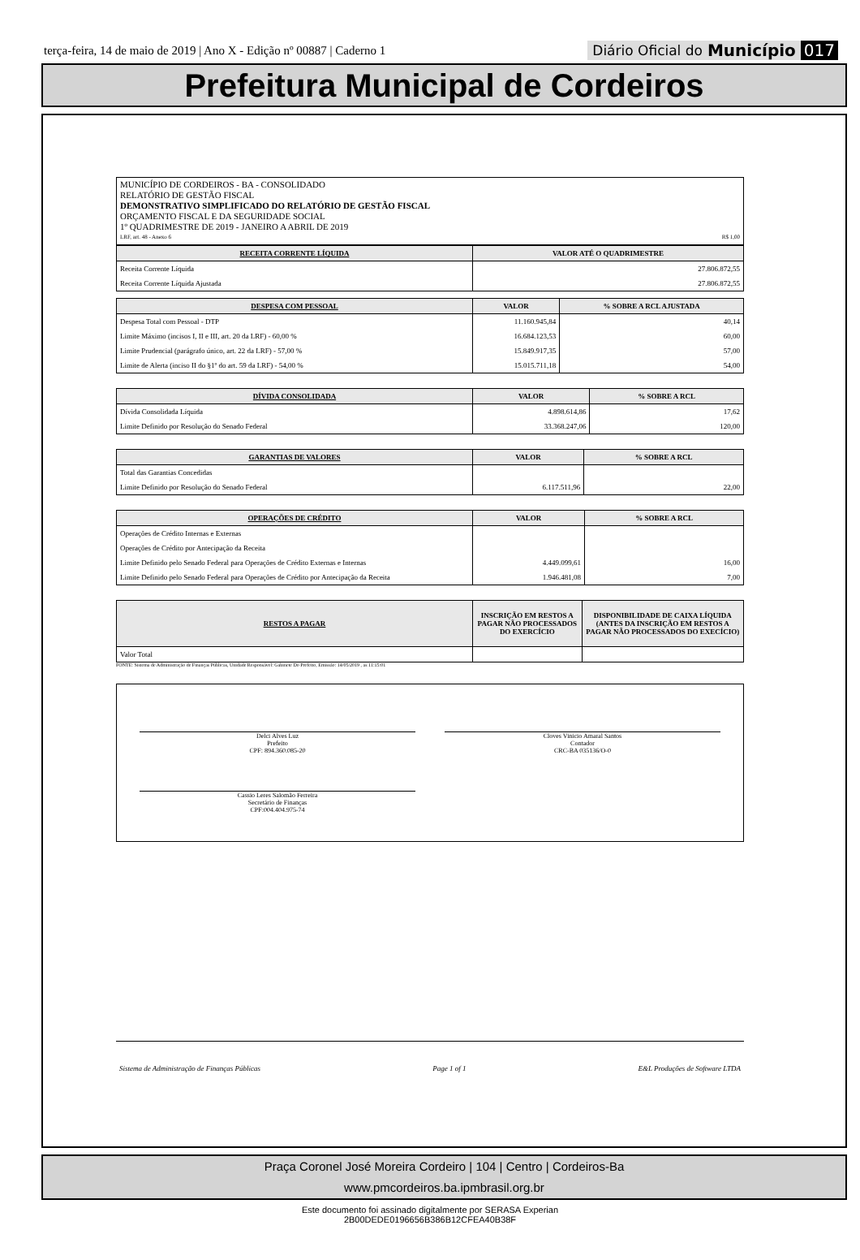terça-feira, 14 de maio de 2019 | Ano X - Edição nº 00887 | Caderno 1
Diário Oficial do Município 017
Prefeitura Municipal de Cordeiros
MUNICÍPIO DE CORDEIROS - BA - CONSOLIDADO
RELATÓRIO DE GESTÃO FISCAL
DEMONSTRATIVO SIMPLIFICADO DO RELATÓRIO DE GESTÃO FISCAL
ORÇAMENTO FISCAL E DA SEGURIDADE SOCIAL
1º QUADRIMESTRE DE 2019 - JANEIRO A ABRIL DE 2019
LRF, art. 48 - Anexo 6 R$ 1,00
| RECEITA CORRENTE LÍQUIDA | VALOR ATÉ O QUADRIMESTRE |
| --- | --- |
| Receita Corrente Líquida | 27.806.872,55 |
| Receita Corrente Líquida Ajustada | 27.806.872,55 |
| DESPESA COM PESSOAL | VALOR | % SOBRE A RCL AJUSTADA |
| --- | --- | --- |
| Despesa Total com Pessoal - DTP | 11.160.945,84 | 40,14 |
| Limite Máximo (incisos I, II e III, art. 20 da LRF) - 60,00 % | 16.684.123,53 | 60,00 |
| Limite Prudencial (parágrafo único, art. 22 da LRF) - 57,00 % | 15.849.917,35 | 57,00 |
| Limite de Alerta (inciso II do §1º do art. 59 da LRF) - 54,00 % | 15.015.711,18 | 54,00 |
| DÍVIDA CONSOLIDADA | VALOR | % SOBRE A RCL |
| --- | --- | --- |
| Dívida Consolidada Líquida | 4.898.614,86 | 17,62 |
| Limite Definido por Resolução do Senado Federal | 33.368.247,06 | 120,00 |
| GARANTIAS DE VALORES | VALOR | % SOBRE A RCL |
| --- | --- | --- |
| Total das Garantias Concedidas | | |
| Limite Definido por Resolução do Senado Federal | 6.117.511,96 | 22,00 |
| OPERAÇÕES DE CRÉDITO | VALOR | % SOBRE A RCL |
| --- | --- | --- |
| Operações de Crédito Internas e Externas | | |
| Operações de Crédito por Antecipação da Receita | | |
| Limite Definido pelo Senado Federal para Operações de Crédito Externas e Internas | 4.449.099,61 | 16,00 |
| Limite Definido pelo Senado Federal para Operações de Crédito por Antecipação da Receita | 1.946.481,08 | 7,00 |
| RESTOS A PAGAR | INSCRIÇÃO EM RESTOS A PAGAR NÃO PROCESSADOS DO EXERCÍCIO | DISPONIBILIDADE DE CAIXA LÍQUIDA (ANTES DA INSCRIÇÃO EM RESTOS A PAGAR NÃO PROCESSADOS DO EXECÍCIO) |
| --- | --- | --- |
| Valor Total | | |
FONTE: Sistema de Administração de Finanças Públicas, Unidade Responsável: Gabinete Do Prefeito, Emissão: 14/05/2019 , as 11:15:01
Delci Alves Luz
Prefeito
CPF: 894.360.085-20
Cloves Vinicio Amaral Santos
Contador
CRC-BA 035136/O-0
Cassio Leres Salomão Ferreira
Secretário de Finanças
CPF:004.404.975-74
Sistema de Administração de Finanças Públicas Page 1 of 1 E&L Produções de Software LTDA
Praça Coronel José Moreira Cordeiro | 104 | Centro | Cordeiros-Ba
www.pmcordeiros.ba.ipmbrasil.org.br
Este documento foi assinado digitalmente por SERASA Experian
2B00DEDE0196656B386B12CFEA40B38F